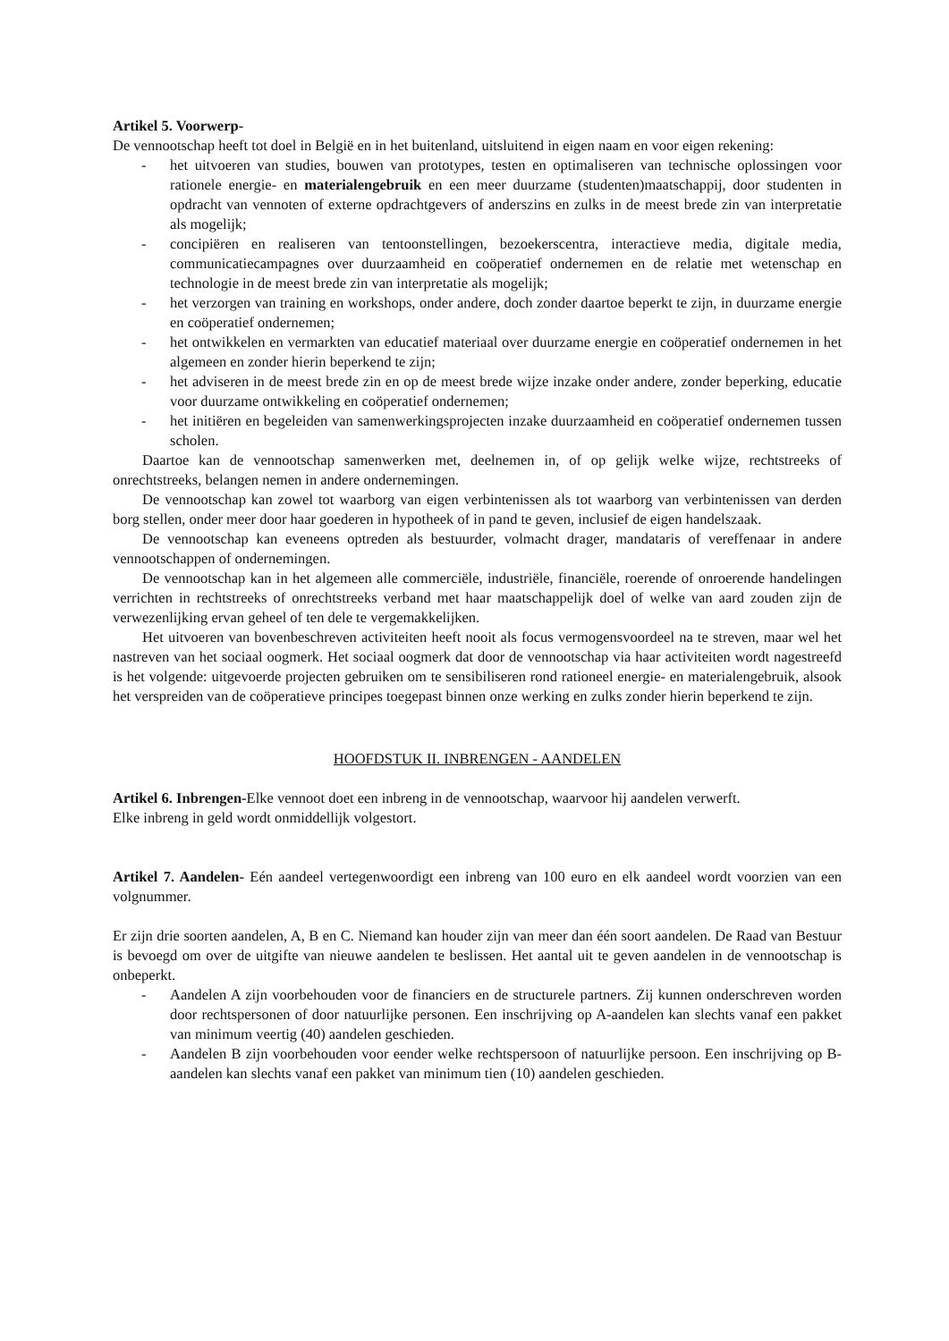Artikel 5. Voorwerp-
De vennootschap heeft tot doel in België en in het buitenland, uitsluitend in eigen naam en voor eigen rekening:
- het uitvoeren van studies, bouwen van prototypes, testen en optimaliseren van technische oplossingen voor rationele energie- en materialengebruik en een meer duurzame (studenten)maatschappij, door studenten in opdracht van vennoten of externe opdrachtgevers of anderszins en zulks in de meest brede zin van interpretatie als mogelijk;
- concipiëren en realiseren van tentoonstellingen, bezoekerscentra, interactieve media, digitale media, communicatiecampagnes over duurzaamheid en coöperatief ondernemen en de relatie met wetenschap en technologie in de meest brede zin van interpretatie als mogelijk;
- het verzorgen van training en workshops, onder andere, doch zonder daartoe beperkt te zijn, in duurzame energie en coöperatief ondernemen;
- het ontwikkelen en vermarkten van educatief materiaal over duurzame energie en coöperatief ondernemen in het algemeen en zonder hierin beperkend te zijn;
- het adviseren in de meest brede zin en op de meest brede wijze inzake onder andere, zonder beperking, educatie voor duurzame ontwikkeling en coöperatief ondernemen;
- het initiëren en begeleiden van samenwerkingsprojecten inzake duurzaamheid en coöperatief ondernemen tussen scholen.
Daartoe kan de vennootschap samenwerken met, deelnemen in, of op gelijk welke wijze, rechtstreeks of onrechtstreeks, belangen nemen in andere ondernemingen.
De vennootschap kan zowel tot waarborg van eigen verbintenissen als tot waarborg van verbintenissen van derden borg stellen, onder meer door haar goederen in hypotheek of in pand te geven, inclusief de eigen handelszaak.
De vennootschap kan eveneens optreden als bestuurder, volmacht drager, mandataris of vereffenaar in andere vennootschappen of ondernemingen.
De vennootschap kan in het algemeen alle commerciële, industriële, financiële, roerende of onroerende handelingen verrichten in rechtstreeks of onrechtstreeks verband met haar maatschappelijk doel of welke van aard zouden zijn de verwezenlijking ervan geheel of ten dele te vergemakkelijken.
Het uitvoeren van bovenbeschreven activiteiten heeft nooit als focus vermogensvoordeel na te streven, maar wel het nastreven van het sociaal oogmerk. Het sociaal oogmerk dat door de vennootschap via haar activiteiten wordt nagestreefd is het volgende: uitgevoerde projecten gebruiken om te sensibiliseren rond rationeel energie- en materialengebruik, alsook het verspreiden van de coöperatieve principes toegepast binnen onze werking en zulks zonder hierin beperkend te zijn.
HOOFDSTUK II. INBRENGEN - AANDELEN
Artikel 6. Inbrengen-Elke vennoot doet een inbreng in de vennootschap, waarvoor hij aandelen verwerft.
Elke inbreng in geld wordt onmiddellijk volgestort.
Artikel 7. Aandelen- Eén aandeel vertegenwoordigt een inbreng van 100 euro en elk aandeel wordt voorzien van een volgnummer.
Er zijn drie soorten aandelen, A, B en C. Niemand kan houder zijn van meer dan één soort aandelen. De Raad van Bestuur is bevoegd om over de uitgifte van nieuwe aandelen te beslissen. Het aantal uit te geven aandelen in de vennootschap is onbeperkt.
- Aandelen A zijn voorbehouden voor de financiers en de structurele partners. Zij kunnen onderschreven worden door rechtspersonen of door natuurlijke personen. Een inschrijving op A-aandelen kan slechts vanaf een pakket van minimum veertig (40) aandelen geschieden.
- Aandelen B zijn voorbehouden voor eender welke rechtspersoon of natuurlijke persoon. Een inschrijving op B-aandelen kan slechts vanaf een pakket van minimum tien (10) aandelen geschieden.